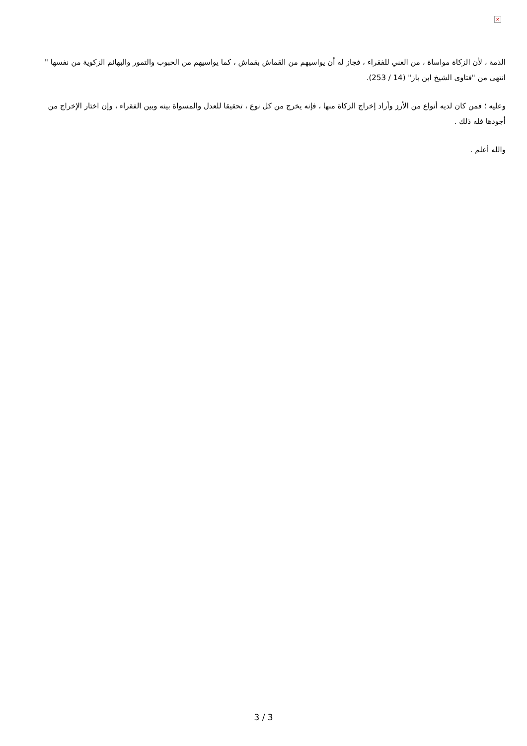×
الذمة ، لأن الزكاة مواساة ، من الغني للفقراء ، فجاز له أن يواسيهم من القماش بقماش ، كما يواسيهم من الحبوب والتمور والبهائم الزكوية من نفسها " انتهى من "فتاوى الشيخ ابن باز" (14 / 253).
وعليه ؛ فمن كان لديه أنواع من الأرز وأراد إخراج الزكاة منها ، فإنه يخرج من كل نوع ، تحقيقا للعدل والمسواة بينه وبين الفقراء ، وإن اختار الإخراج من أجودها فله ذلك .
والله أعلم .
3 / 3